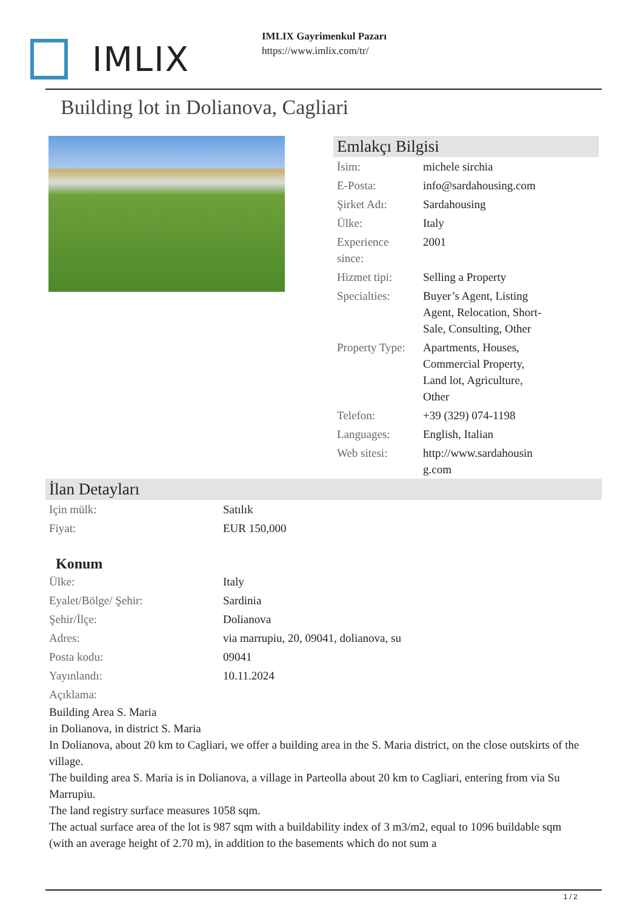IMLIX
IMLIX Gayrimenkul Pazarı
https://www.imlix.com/tr/
Building lot in Dolianova, Cagliari
Emlakçı Bilgisi
| İsim: | michele sirchia |
| E-Posta: | info@sardahousing.com |
| Şirket Adı: | Sardahousing |
| Ülke: | Italy |
| Experience since: | 2001 |
| Hizmet tipi: | Selling a Property |
| Specialties: | Buyer’s Agent, Listing Agent, Relocation, Short-Sale, Consulting, Other |
| Property Type: | Apartments, Houses, Commercial Property, Land lot, Agriculture, Other |
| Telefon: | +39 (329) 074-1198 |
| Languages: | English, Italian |
| Web sitesi: | http://www.sardahousin g.com |
İlan Detayları
| Için mülk: | Satılık |
| Fiyat: | EUR 150,000 |
Konum
| Ülke: | Italy |
| Eyalet/Bölge/ Şehir: | Sardinia |
| Şehir/İlçe: | Dolianova |
| Adres: | via marrupiu, 20, 09041, dolianova, su |
| Posta kodu: | 09041 |
| Yayınlandı: | 10.11.2024 |
| Açıklama: | |
Building Area S. Maria
in Dolianova, in district S. Maria
In Dolianova, about 20 km to Cagliari, we offer a building area in the S. Maria district, on the close outskirts of the village.
The building area S. Maria is in Dolianova, a village in Parteolla about 20 km to Cagliari, entering from via Su Marrupiu.
The land registry surface measures 1058 sqm.
The actual surface area of the lot is 987 sqm with a buildability index of 3 m3/m2, equal to 1096 buildable sqm (with an average height of 2.70 m), in addition to the basements which do not sum a
1 / 2